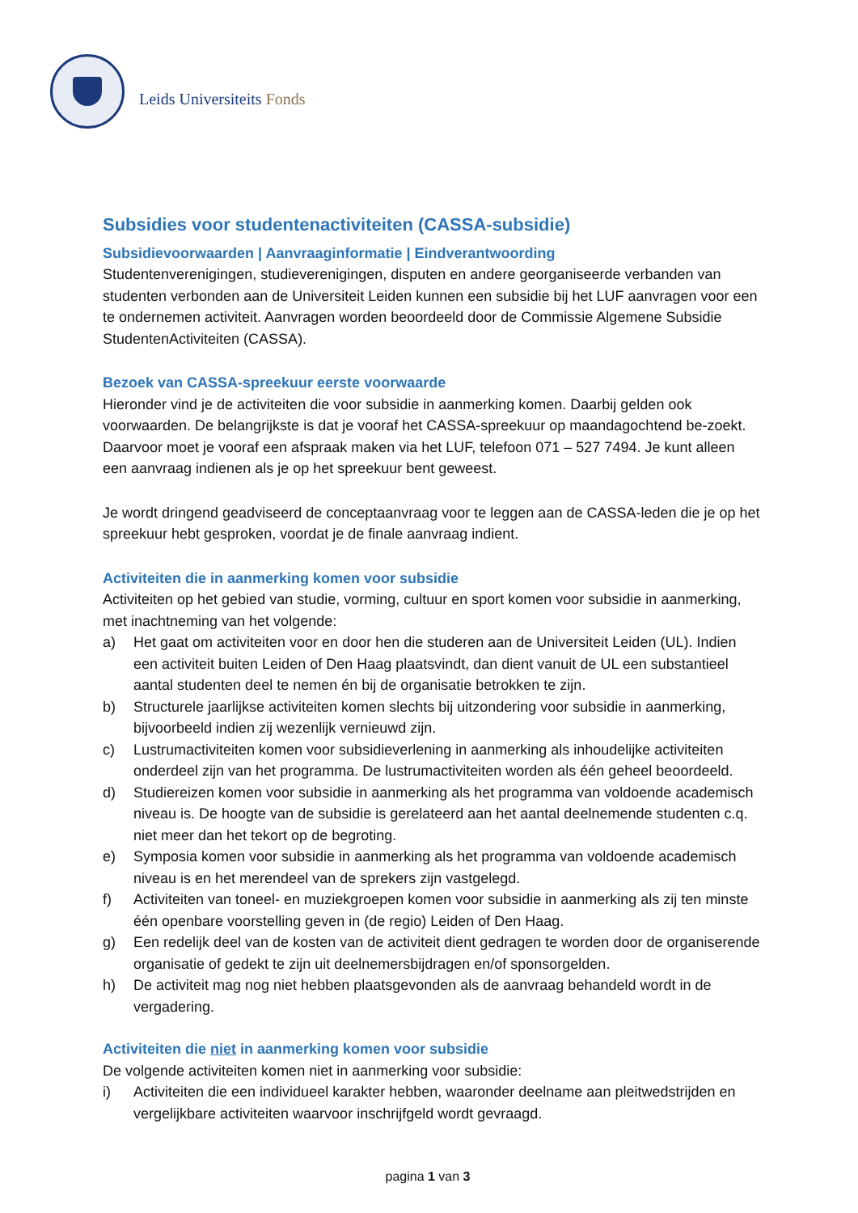Leids Universiteits Fonds
Subsidies voor studentenactiviteiten (CASSA-subsidie)
Subsidievoorwaarden | Aanvraaginformatie | Eindverantwoording
Studentenverenigingen, studieverenigingen, disputen en andere georganiseerde verbanden van studenten verbonden aan de Universiteit Leiden kunnen een subsidie bij het LUF aanvragen voor een te ondernemen activiteit. Aanvragen worden beoordeeld door de Commissie Algemene Subsidie StudentenActiviteiten (CASSA).
Bezoek van CASSA-spreekuur eerste voorwaarde
Hieronder vind je de activiteiten die voor subsidie in aanmerking komen. Daarbij gelden ook voorwaarden. De belangrijkste is dat je vooraf het CASSA-spreekuur op maandagochtend be-zoekt. Daarvoor moet je vooraf een afspraak maken via het LUF, telefoon 071 – 527 7494. Je kunt alleen een aanvraag indienen als je op het spreekuur bent geweest.
Je wordt dringend geadviseerd de conceptaanvraag voor te leggen aan de CASSA-leden die je op het spreekuur hebt gesproken, voordat je de finale aanvraag indient.
Activiteiten die in aanmerking komen voor subsidie
Activiteiten op het gebied van studie, vorming, cultuur en sport komen voor subsidie in aanmerking, met inachtneming van het volgende:
a) Het gaat om activiteiten voor en door hen die studeren aan de Universiteit Leiden (UL). Indien een activiteit buiten Leiden of Den Haag plaatsvindt, dan dient vanuit de UL een substantieel aantal studenten deel te nemen én bij de organisatie betrokken te zijn.
b) Structurele jaarlijkse activiteiten komen slechts bij uitzondering voor subsidie in aanmerking, bijvoorbeeld indien zij wezenlijk vernieuwd zijn.
c) Lustrumactiviteiten komen voor subsidieverlening in aanmerking als inhoudelijke activiteiten onderdeel zijn van het programma. De lustrumactiviteiten worden als één geheel beoordeeld.
d) Studiereizen komen voor subsidie in aanmerking als het programma van voldoende academisch niveau is. De hoogte van de subsidie is gerelateerd aan het aantal deelnemende studenten c.q. niet meer dan het tekort op de begroting.
e) Symposia komen voor subsidie in aanmerking als het programma van voldoende academisch niveau is en het merendeel van de sprekers zijn vastgelegd.
f) Activiteiten van toneel- en muziekgroepen komen voor subsidie in aanmerking als zij ten minste één openbare voorstelling geven in (de regio) Leiden of Den Haag.
g) Een redelijk deel van de kosten van de activiteit dient gedragen te worden door de organiserende organisatie of gedekt te zijn uit deelnemersbijdragen en/of sponsorgelden.
h) De activiteit mag nog niet hebben plaatsgevonden als de aanvraag behandeld wordt in de vergadering.
Activiteiten die niet in aanmerking komen voor subsidie
De volgende activiteiten komen niet in aanmerking voor subsidie:
i) Activiteiten die een individueel karakter hebben, waaronder deelname aan pleitwedstrijden en vergelijkbare activiteiten waarvoor inschrijfgeld wordt gevraagd.
pagina 1 van 3